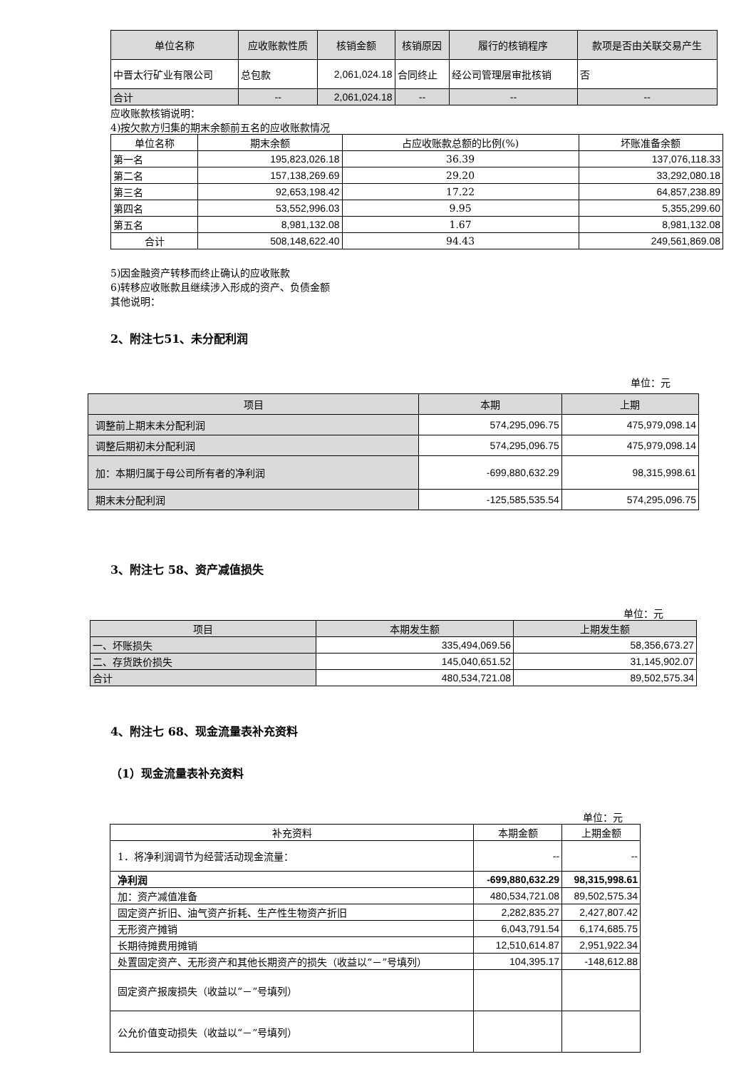| 单位名称 | 应收账款性质 | 核销金额 | 核销原因 | 履行的核销程序 | 款项是否由关联交易产生 |
| --- | --- | --- | --- | --- | --- |
| 中晋太行矿业有限公司 | 总包款 | 2,061,024.18 | 合同终止 | 经公司管理层审批核销 | 否 |
| 合计 | -- | 2,061,024.18 | -- | -- | -- |
应收账款核销说明：
4)按欠款方归集的期末余额前五名的应收账款情况
| 单位名称 | 期末余额 | 占应收账款总额的比例(%) | 坏账准备余额 |
| --- | --- | --- | --- |
| 第一名 | 195,823,026.18 | 36.39 | 137,076,118.33 |
| 第二名 | 157,138,269.69 | 29.20 | 33,292,080.18 |
| 第三名 | 92,653,198.42 | 17.22 | 64,857,238.89 |
| 第四名 | 53,552,996.03 | 9.95 | 5,355,299.60 |
| 第五名 | 8,981,132.08 | 1.67 | 8,981,132.08 |
| 合计 | 508,148,622.40 | 94.43 | 249,561,869.08 |
5)因金融资产转移而终止确认的应收账款
6)转移应收账款且继续涉入形成的资产、负债金额
其他说明：
2、附注七51、未分配利润
单位：元
| 项目 | 本期 | 上期 |
| --- | --- | --- |
| 调整前上期末未分配利润 | 574,295,096.75 | 475,979,098.14 |
| 调整后期初未分配利润 | 574,295,096.75 | 475,979,098.14 |
| 加：本期归属于母公司所有者的净利润 | -699,880,632.29 | 98,315,998.61 |
| 期末未分配利润 | -125,585,535.54 | 574,295,096.75 |
3、附注七 58、资产减值损失
单位：元
| 项目 | 本期发生额 | 上期发生额 |
| --- | --- | --- |
| 一、坏账损失 | 335,494,069.56 | 58,356,673.27 |
| 二、存货跌价损失 | 145,040,651.52 | 31,145,902.07 |
| 合计 | 480,534,721.08 | 89,502,575.34 |
4、附注七 68、现金流量表补充资料
（1）现金流量表补充资料
单位：元
| 补充资料 | 本期金额 | 上期金额 |
| --- | --- | --- |
| 1．将净利润调节为经营活动现金流量： | -- | -- |
| 净利润 | -699,880,632.29 | 98,315,998.61 |
| 加：资产减值准备 | 480,534,721.08 | 89,502,575.34 |
| 固定资产折旧、油气资产折耗、生产性生物资产折旧 | 2,282,835.27 | 2,427,807.42 |
| 无形资产摊销 | 6,043,791.54 | 6,174,685.75 |
| 长期待摊费用摊销 | 12,510,614.87 | 2,951,922.34 |
| 处置固定资产、无形资产和其他长期资产的损失（收益以“－”号填列） | 104,395.17 | -148,612.88 |
| 固定资产报废损失（收益以“－”号填列） | | |
| 公允价值变动损失（收益以“－”号填列） | | |